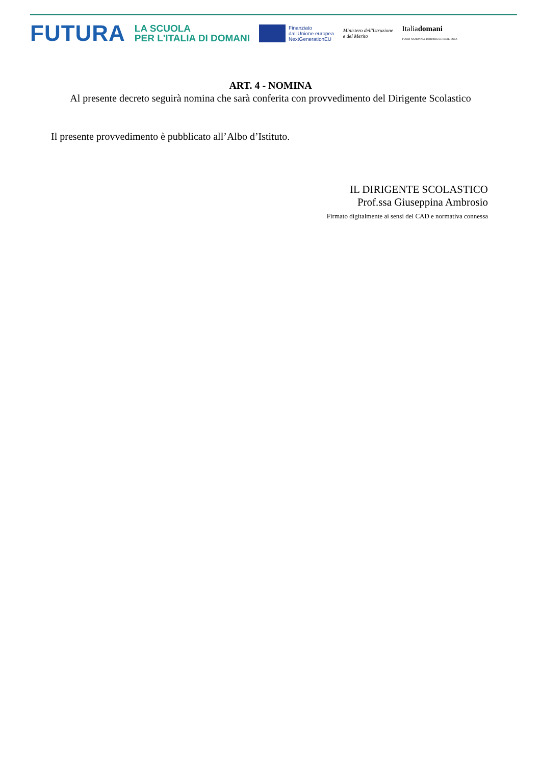FUTURA
LA SCUOLA
PER L'ITALIA DI DOMANI
Finanziato
dall'Unione europea
NextGenerationEU
Ministero dell'Istruzione
e del Merito
Italiadomani
PIANO NAZIONALE DI RIPRESA E RESILIENZA
ART. 4 - NOMINA
Al presente decreto seguirà nomina che sarà conferita con provvedimento del Dirigente Scolastico
Il presente provvedimento è pubblicato all’Albo d’Istituto.
IL DIRIGENTE SCOLASTICO
Prof.ssa Giuseppina Ambrosio
Firmato digitalmente ai sensi del CAD e normativa connessa